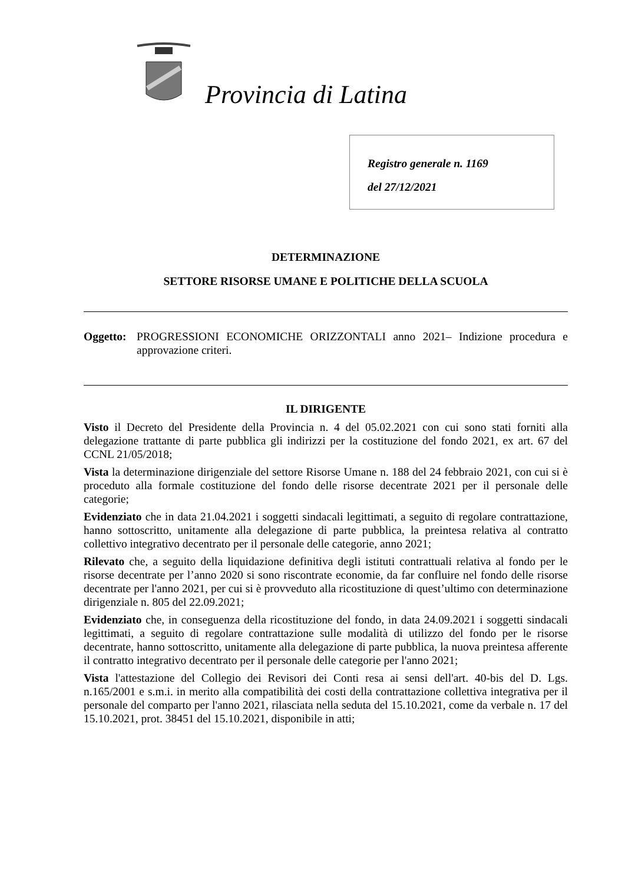Provincia di Latina
Registro generale n. 1169
del 27/12/2021
DETERMINAZIONE
SETTORE RISORSE UMANE E POLITICHE DELLA SCUOLA
Oggetto:
PROGRESSIONI ECONOMICHE ORIZZONTALI anno 2021– Indizione procedura e approvazione criteri.
IL DIRIGENTE
Visto il Decreto del Presidente della Provincia n. 4 del 05.02.2021 con cui sono stati forniti alla delegazione trattante di parte pubblica gli indirizzi per la costituzione del fondo 2021, ex art. 67 del CCNL 21/05/2018;
Vista la determinazione dirigenziale del settore Risorse Umane n. 188 del 24 febbraio 2021, con cui si è proceduto alla formale costituzione del fondo delle risorse decentrate 2021 per il personale delle categorie;
Evidenziato che in data 21.04.2021 i soggetti sindacali legittimati, a seguito di regolare contrattazione, hanno sottoscritto, unitamente alla delegazione di parte pubblica, la preintesa relativa al contratto collettivo integrativo decentrato per il personale delle categorie, anno 2021;
Rilevato che, a seguito della liquidazione definitiva degli istituti contrattuali relativa al fondo per le risorse decentrate per l’anno 2020 si sono riscontrate economie, da far confluire nel fondo delle risorse decentrate per l'anno 2021, per cui si è provveduto alla ricostituzione di quest’ultimo con determinazione dirigenziale n. 805 del 22.09.2021;
Evidenziato che, in conseguenza della ricostituzione del fondo, in data 24.09.2021 i soggetti sindacali legittimati, a seguito di regolare contrattazione sulle modalità di utilizzo del fondo per le risorse decentrate, hanno sottoscritto, unitamente alla delegazione di parte pubblica, la nuova preintesa afferente il contratto integrativo decentrato per il personale delle categorie per l'anno 2021;
Vista l'attestazione del Collegio dei Revisori dei Conti resa ai sensi dell'art. 40-bis del D. Lgs. n.165/2001 e s.m.i. in merito alla compatibilità dei costi della contrattazione collettiva integrativa per il personale del comparto per l'anno 2021, rilasciata nella seduta del 15.10.2021, come da verbale n. 17 del 15.10.2021, prot. 38451 del 15.10.2021, disponibile in atti;